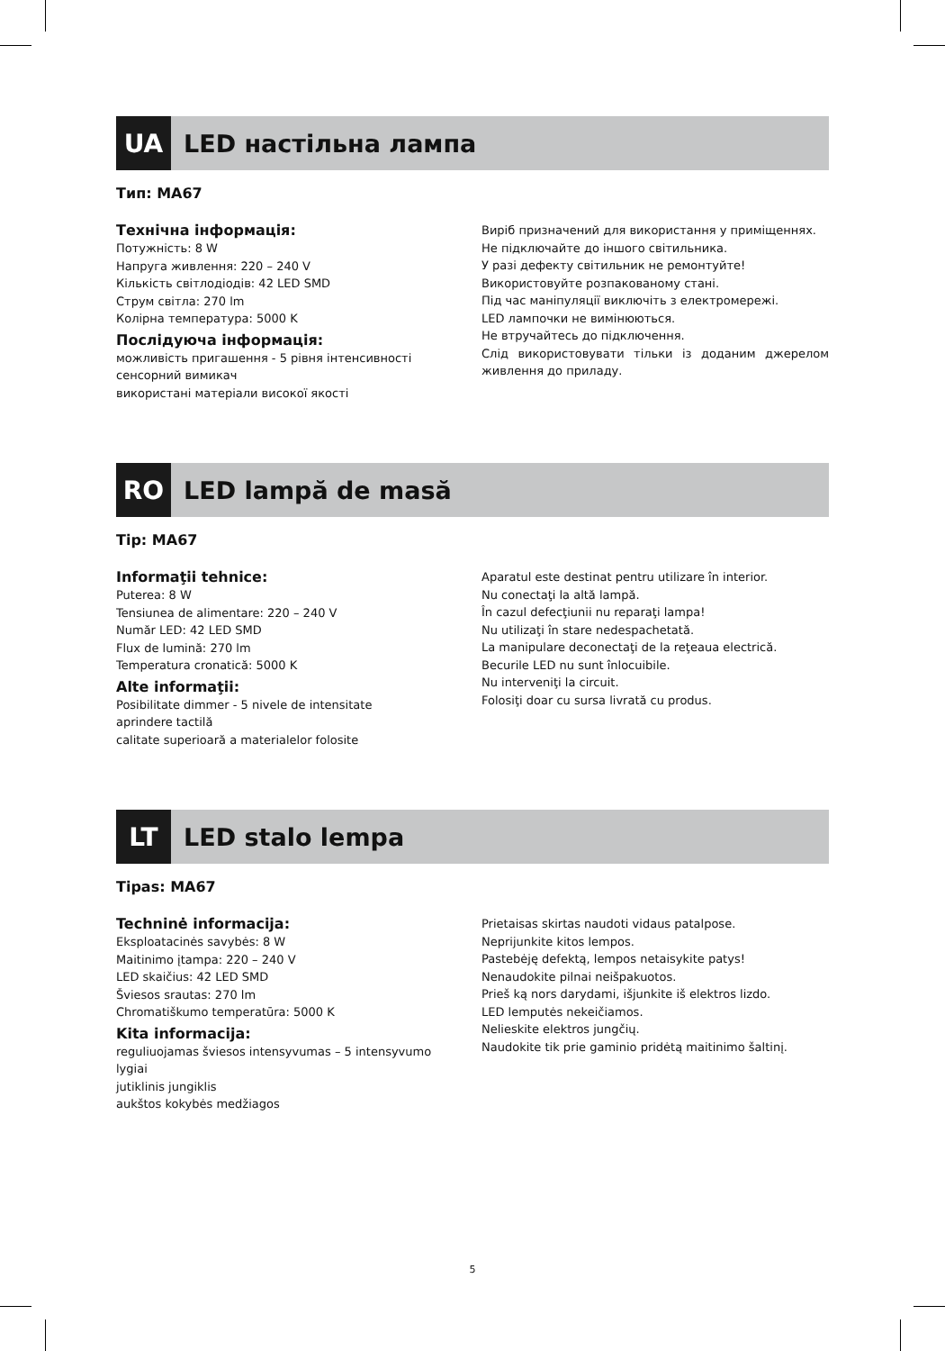UA LED настільна лампа
Тип: MA67
Технічна інформація:
Потужність: 8 W
Напруга живлення: 220 – 240 V
Кількість світлодіодів: 42 LED SMD
Струм світла: 270 lm
Колірна температура: 5000 K
Послідуюча інформація:
можливість пригашення - 5 рівня інтенсивності
сенсорний вимикач
використані матеріали високої якості
Виріб призначений для використання у приміщеннях.
Не підключайте до іншого світильника.
У разі дефекту світильник не ремонтуйте!
Використовуйте розпакованому стані.
Під час маніпуляції виключіть з електромережі.
LED лампочки не вимінюються.
Не втручайтесь до підключення.
Слід використовувати тільки із доданим джерелом живлення до приладу.
RO LED lampă de masă
Tip: MA67
Informaţii tehnice:
Puterea: 8 W
Tensiunea de alimentare: 220 – 240 V
Număr LED: 42 LED SMD
Flux de lumină: 270 lm
Temperatura cronatică: 5000 K
Alte informaţii:
Posibilitate dimmer - 5 nivele de intensitate
aprindere tactilă
calitate superioară a materialelor folosite
Aparatul este destinat pentru utilizare în interior.
Nu conectaţi la altă lampă.
În cazul defecţiunii nu reparaţi lampa!
Nu utilizaţi în stare nedespachetată.
La manipulare deconectaţi de la reţeaua electrică.
Becurile LED nu sunt înlocuibile.
Nu interveniţi la circuit.
Folosiţi doar cu sursa livrată cu produs.
LT LED stalo lempa
Tipas: MA67
Techninė informacija:
Eksploatacinės savybės: 8 W
Maitinimo įtampa: 220 – 240 V
LED skaičius: 42 LED SMD
Šviesos srautas: 270 lm
Chromatiškumo temperatūra: 5000 K
Kita informacija:
reguliuojamas šviesos intensyvumas – 5 intensyvumo lygiai
jutiklinis jungiklis
aukštos kokybės medžiagos
Prietaisas skirtas naudoti vidaus patalpose.
Neprijunkite kitos lempos.
Pastebėję defektą, lempos netaisykite patys!
Nenaudokite pilnai neišpakuotos.
Prieš ką nors darydami, išjunkite iš elektros lizdo.
LED lemputės nekeičiamos.
Nelieskite elektros jungčių.
Naudokite tik prie gaminio pridėtą maitinimo šaltinį.
5